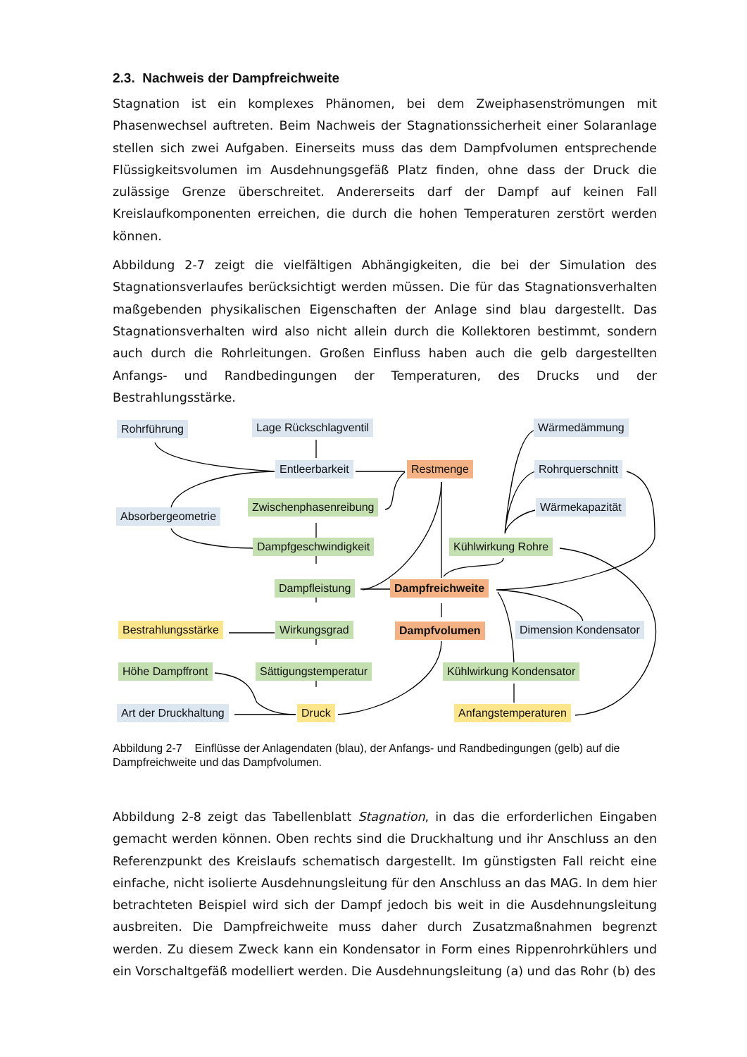2.3. Nachweis der Dampfreichweite
Stagnation ist ein komplexes Phänomen, bei dem Zweiphasenströmungen mit Phasenwechsel auftreten. Beim Nachweis der Stagnationssicherheit einer Solaranlage stellen sich zwei Aufgaben. Einerseits muss das dem Dampfvolumen entsprechende Flüssigkeitsvolumen im Ausdehnungsgefäß Platz finden, ohne dass der Druck die zulässige Grenze überschreitet. Andererseits darf der Dampf auf keinen Fall Kreislaufkomponenten erreichen, die durch die hohen Temperaturen zerstört werden können.
Abbildung 2-7 zeigt die vielfältigen Abhängigkeiten, die bei der Simulation des Stagnationsverlaufes berücksichtigt werden müssen. Die für das Stagnationsverhalten maßgebenden physikalischen Eigenschaften der Anlage sind blau dargestellt. Das Stagnationsverhalten wird also nicht allein durch die Kollektoren bestimmt, sondern auch durch die Rohrleitungen. Großen Einfluss haben auch die gelb dargestellten Anfangs- und Randbedingungen der Temperaturen, des Drucks und der Bestrahlungsstärke.
Rohrführung Lage Rückschlagventil Wärmedämmung
Entleerbarkeit Restmenge Rohrquerschnitt
Zwischenphasenreibung
Absorbergeometrie
Wärmekapazität
Dampfgeschwindigkeit Kühlwirkung Rohre
Dampfleistung Dampfreichweite
Bestrahlungsstärke Wirkungsgrad Dampfvolumen Dimension Kondensator
Höhe Dampffront Sättigungstemperatur Kühlwirkung Kondensator
Art der Druckhaltung Druck Anfangstemperaturen
Abbildung 2-7 Einflüsse der Anlagendaten (blau), der Anfangs- und Randbedingungen (gelb) auf die Dampfreichweite und das Dampfvolumen.
Abbildung 2-8 zeigt das Tabellenblatt Stagnation, in das die erforderlichen Eingaben gemacht werden können. Oben rechts sind die Druckhaltung und ihr Anschluss an den Referenzpunkt des Kreislaufs schematisch dargestellt. Im günstigsten Fall reicht eine einfache, nicht isolierte Ausdehnungsleitung für den Anschluss an das MAG. In dem hier betrachteten Beispiel wird sich der Dampf jedoch bis weit in die Ausdehnungsleitung ausbreiten. Die Dampfreichweite muss daher durch Zusatzmaßnahmen begrenzt werden. Zu diesem Zweck kann ein Kondensator in Form eines Rippenrohrkühlers und ein Vorschaltgefäß modelliert werden. Die Ausdehnungsleitung (a) und das Rohr (b) des